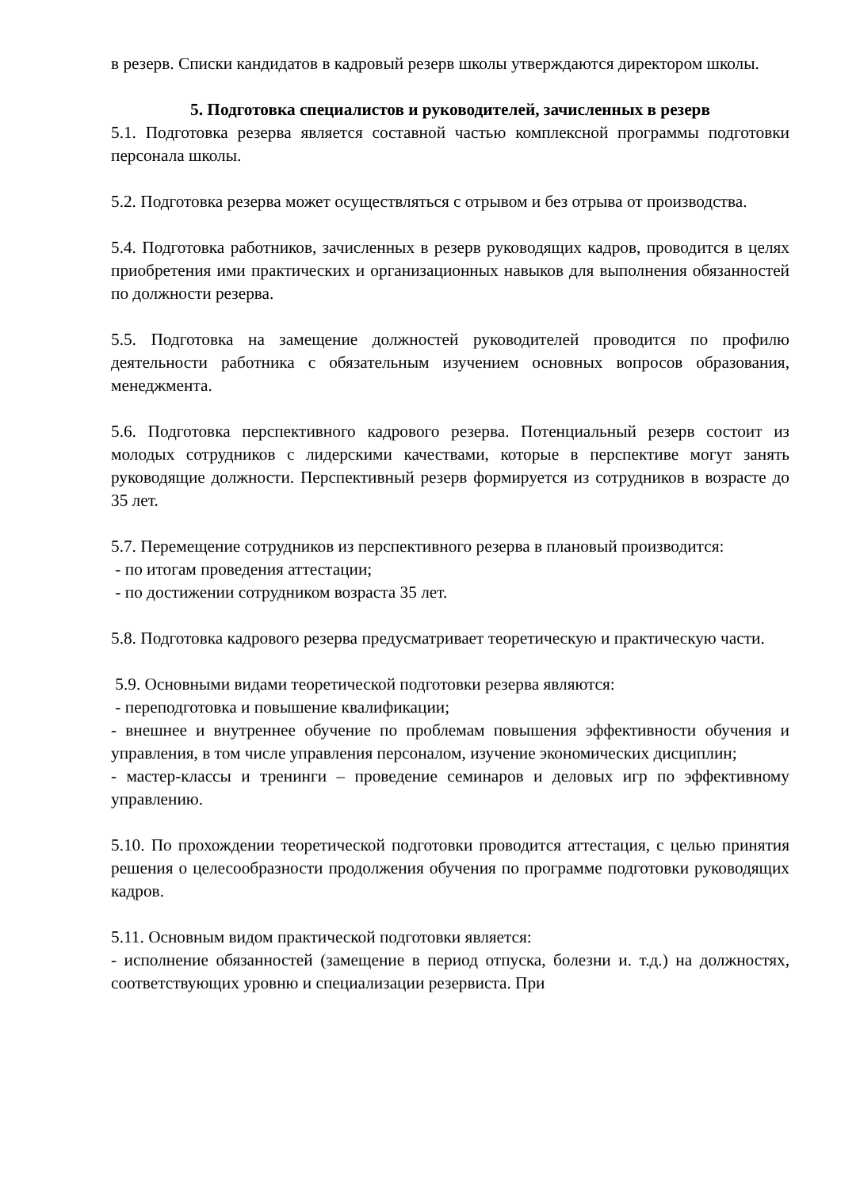в резерв. Списки кандидатов в кадровый резерв школы утверждаются директором школы.
5. Подготовка специалистов и руководителей, зачисленных в резерв
5.1. Подготовка резерва является составной частью комплексной программы подготовки персонала школы.
5.2. Подготовка резерва может осуществляться с отрывом и без отрыва от производства.
5.4. Подготовка работников, зачисленных в резерв руководящих кадров, проводится в целях приобретения ими практических и организационных навыков для выполнения обязанностей по должности резерва.
5.5. Подготовка на замещение должностей руководителей проводится по профилю деятельности работника с обязательным изучением основных вопросов образования, менеджмента.
5.6. Подготовка перспективного кадрового резерва. Потенциальный резерв состоит из молодых сотрудников с лидерскими качествами, которые в перспективе могут занять руководящие должности. Перспективный резерв формируется из сотрудников в возрасте до 35 лет.
5.7. Перемещение сотрудников из перспективного резерва в плановый производится:
- по итогам проведения аттестации;
- по достижении сотрудником возраста 35 лет.
5.8. Подготовка кадрового резерва предусматривает теоретическую и практическую части.
5.9. Основными видами теоретической подготовки резерва являются:
- переподготовка и повышение квалификации;
- внешнее и внутреннее обучение по проблемам повышения эффективности обучения и управления, в том числе управления персоналом, изучение экономических дисциплин;
- мастер-классы и тренинги – проведение семинаров и деловых игр по эффективному управлению.
5.10. По прохождении теоретической подготовки проводится аттестация, с целью принятия решения о целесообразности продолжения обучения по программе подготовки руководящих кадров.
5.11. Основным видом практической подготовки является:
- исполнение обязанностей (замещение в период отпуска, болезни и. т.д.) на должностях, соответствующих уровню и специализации резервиста. При